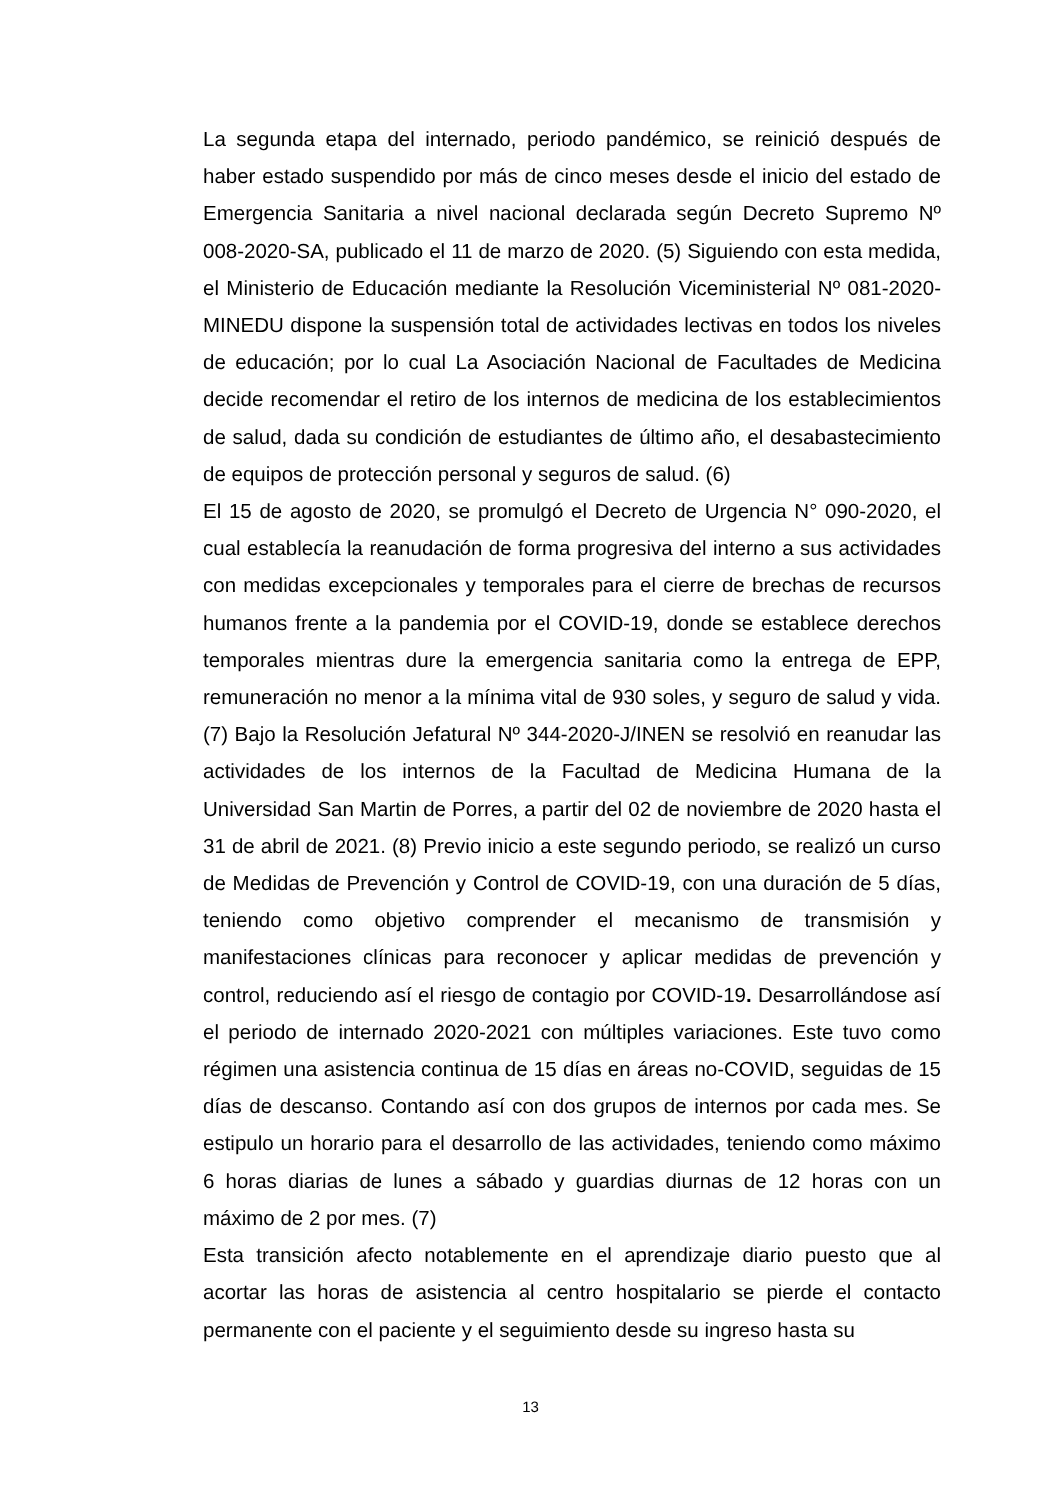La segunda etapa del internado, periodo pandémico, se reinició después de haber estado suspendido por más de cinco meses desde el inicio del estado de Emergencia Sanitaria a nivel nacional declarada según Decreto Supremo Nº 008-2020-SA, publicado el 11 de marzo de 2020. (5) Siguiendo con esta medida, el Ministerio de Educación mediante la Resolución Viceministerial Nº 081-2020-MINEDU dispone la suspensión total de actividades lectivas en todos los niveles de educación; por lo cual La Asociación Nacional de Facultades de Medicina decide recomendar el retiro de los internos de medicina de los establecimientos de salud, dada su condición de estudiantes de último año, el desabastecimiento de equipos de protección personal y seguros de salud. (6)
El 15 de agosto de 2020, se promulgó el Decreto de Urgencia N° 090-2020, el cual establecía la reanudación de forma progresiva del interno a sus actividades con medidas excepcionales y temporales para el cierre de brechas de recursos humanos frente a la pandemia por el COVID-19, donde se establece derechos temporales mientras dure la emergencia sanitaria como la entrega de EPP, remuneración no menor a la mínima vital de 930 soles, y seguro de salud y vida. (7) Bajo la Resolución Jefatural Nº 344-2020-J/INEN se resolvió en reanudar las actividades de los internos de la Facultad de Medicina Humana de la Universidad San Martin de Porres, a partir del 02 de noviembre de 2020 hasta el 31 de abril de 2021. (8) Previo inicio a este segundo periodo, se realizó un curso de Medidas de Prevención y Control de COVID-19, con una duración de 5 días, teniendo como objetivo comprender el mecanismo de transmisión y manifestaciones clínicas para reconocer y aplicar medidas de prevención y control, reduciendo así el riesgo de contagio por COVID-19. Desarrollándose así el periodo de internado 2020-2021 con múltiples variaciones. Este tuvo como régimen una asistencia continua de 15 días en áreas no-COVID, seguidas de 15 días de descanso. Contando así con dos grupos de internos por cada mes. Se estipulo un horario para el desarrollo de las actividades, teniendo como máximo 6 horas diarias de lunes a sábado y guardias diurnas de 12 horas con un máximo de 2 por mes. (7)
Esta transición afecto notablemente en el aprendizaje diario puesto que al acortar las horas de asistencia al centro hospitalario se pierde el contacto permanente con el paciente y el seguimiento desde su ingreso hasta su
13